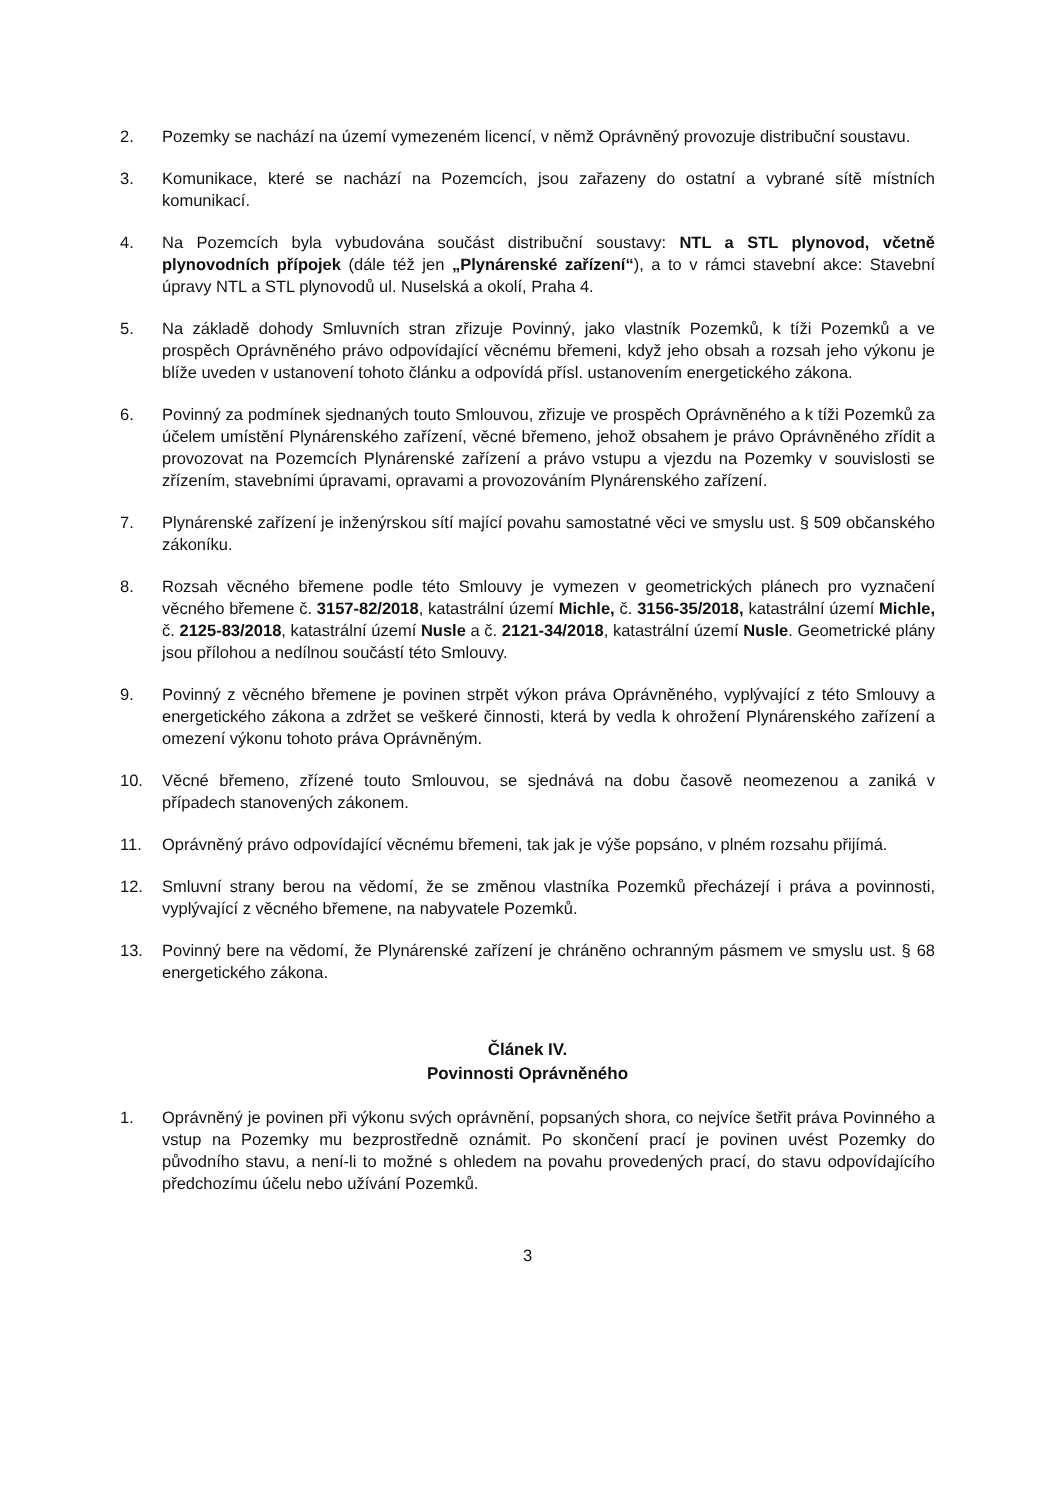2. Pozemky se nachází na území vymezeném licencí, v němž Oprávněný provozuje distribuční soustavu.
3. Komunikace, které se nachází na Pozemcích, jsou zařazeny do ostatní a vybrané sítě místních komunikací.
4. Na Pozemcích byla vybudována součást distribuční soustavy: NTL a STL plynovod, včetně plynovodních přípojek (dále též jen „Plynárenské zařízení“), a to v rámci stavební akce: Stavební úpravy NTL a STL plynovodů ul. Nuselská a okolí, Praha 4.
5. Na základě dohody Smluvních stran zřizuje Povinný, jako vlastník Pozemků, k tíži Pozemků a ve prospěch Oprávněného právo odpovídající věcnému břemeni, když jeho obsah a rozsah jeho výkonu je blíže uveden v ustanovení tohoto článku a odpovídá přísl. ustanovením energetického zákona.
6. Povinný za podmínek sjednaných touto Smlouvou, zřizuje ve prospěch Oprávněného a k tíži Pozemků za účelem umístění Plynárenského zařízení, věcné břemeno, jehož obsahem je právo Oprávněného zřídit a provozovat na Pozemcích Plynárenské zařízení a právo vstupu a vjezdu na Pozemky v souvislosti se zřízením, stavebními úpravami, opravami a provozováním Plynárenského zařízení.
7. Plynárenské zařízení je inženýrskou sítí mající povahu samostatné věci ve smyslu ust. § 509 občanského zákoníku.
8. Rozsah věcného břemene podle této Smlouvy je vymezen v geometrických plánech pro vyznačení věcného břemene č. 3157-82/2018, katastrální území Michle, č. 3156-35/2018, katastrální území Michle, č. 2125-83/2018, katastrální území Nusle a č. 2121-34/2018, katastrální území Nusle. Geometrické plány jsou přílohou a nedílnou součástí této Smlouvy.
9. Povinný z věcného břemene je povinen strpět výkon práva Oprávněného, vyplývající z této Smlouvy a energetického zákona a zdržet se veškeré činnosti, která by vedla k ohrožení Plynárenského zařízení a omezení výkonu tohoto práva Oprávněným.
10. Věcné břemeno, zřízené touto Smlouvou, se sjednává na dobu časově neomezenou a zaniká v případech stanovených zákonem.
11. Oprávněný právo odpovídající věcnému břemeni, tak jak je výše popsáno, v plném rozsahu přijímá.
12. Smluvní strany berou na vědomí, že se změnou vlastníka Pozemků přecházejí i práva a povinnosti, vyplývající z věcného břemene, na nabyvatele Pozemků.
13. Povinný bere na vědomí, že Plynárenské zařízení je chráněno ochranným pásmem ve smyslu ust. § 68 energetického zákona.
Článek IV.
Povinnosti Oprávněného
1. Oprávněný je povinen při výkonu svých oprávnění, popsaných shora, co nejvíce šetřit práva Povinného a vstup na Pozemky mu bezprostředně oznámit. Po skončení prací je povinen uvést Pozemky do původního stavu, a není-li to možné s ohledem na povahu provedených prací, do stavu odpovídajícího předchozímu účelu nebo užívání Pozemků.
3